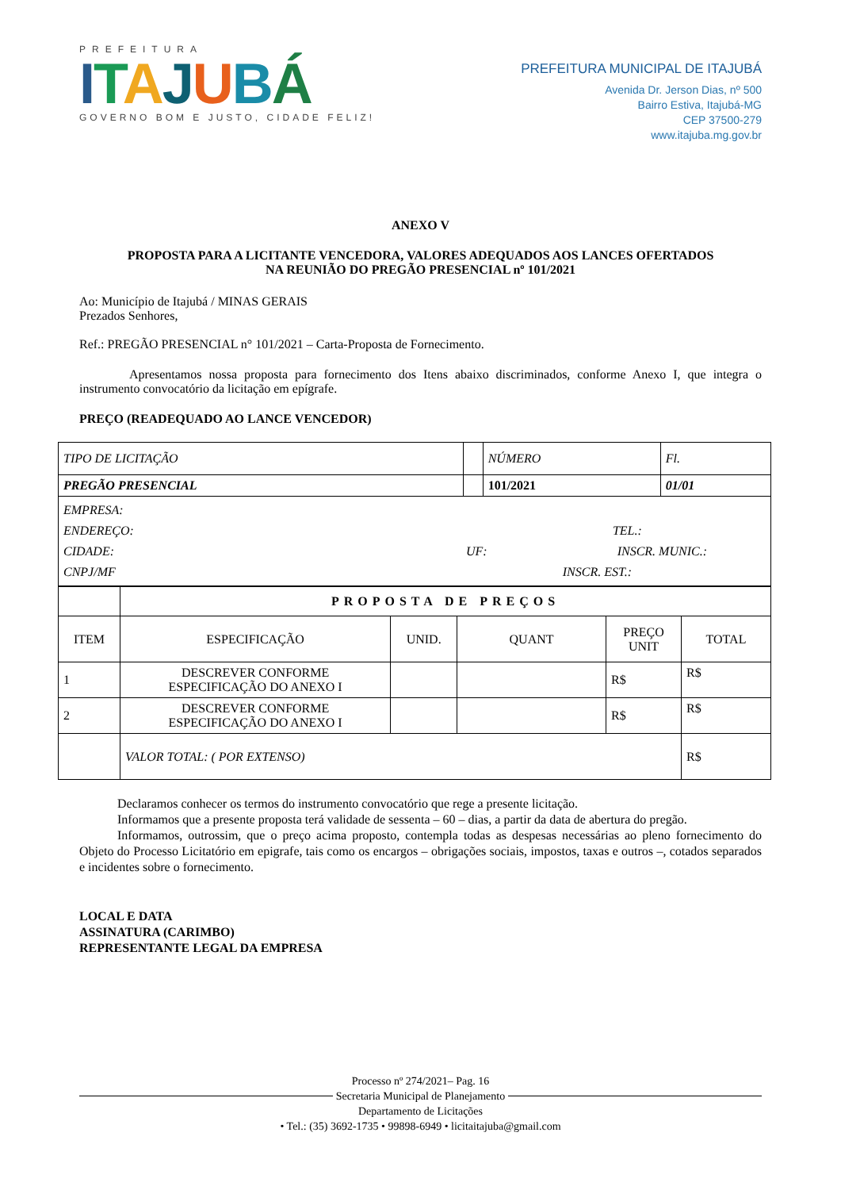PREFEITURA
ITAJUBÁ
GOVERNO BOM E JUSTO, CIDADE FELIZ!
PREFEITURA MUNICIPAL DE ITAJUBÁ
Avenida Dr. Jerson Dias, nº 500
Bairro Estiva, Itajubá-MG
CEP 37500-279
www.itajuba.mg.gov.br
ANEXO V
PROPOSTA PARA A LICITANTE VENCEDORA, VALORES ADEQUADOS AOS LANCES OFERTADOS
NA REUNIÃO DO PREGÃO PRESENCIAL nº 101/2021
Ao: Município de Itajubá / MINAS GERAIS
Prezados Senhores,
Ref.: PREGÃO PRESENCIAL n° 101/2021 – Carta-Proposta de Fornecimento.
Apresentamos nossa proposta para fornecimento dos Itens abaixo discriminados, conforme Anexo I, que integra o instrumento convocatório da licitação em epígrafe.
PREÇO (READEQUADO AO LANCE VENCEDOR)
| TIPO DE LICITAÇÃO | | NÚMERO | Fl. |
| PREGÃO PRESENCIAL | | 101/2021 | 01/01 |
| EMPRESA: ENDEREÇO: TEL.: CIDADE: UF: INSCR. MUNIC.: CNPJ/MF INSCR. EST.: | | | |
| | PROPOSTA DE PREÇOS | | | | |
| ITEM | ESPECIFICAÇÃO | UNID. | QUANT | PREÇO UNIT | TOTAL |
| 1 | DESCREVER CONFORME ESPECIFICAÇÃO DO ANEXO I | | | R$ | R$ |
| 2 | DESCREVER CONFORME ESPECIFICAÇÃO DO ANEXO I | | | R$ | R$ |
| | VALOR TOTAL: ( POR EXTENSO) | | | | R$ |
Declaramos conhecer os termos do instrumento convocatório que rege a presente licitação.
Informamos que a presente proposta terá validade de sessenta – 60 – dias, a partir da data de abertura do pregão.
Informamos, outrossim, que o preço acima proposto, contempla todas as despesas necessárias ao pleno fornecimento do Objeto do Processo Licitatório em epigrafe, tais como os encargos – obrigações sociais, impostos, taxas e outros –, cotados separados e incidentes sobre o fornecimento.
LOCAL E DATA
ASSINATURA (CARIMBO)
REPRESENTANTE LEGAL DA EMPRESA
Processo nº 274/2021– Pag. 16
Secretaria Municipal de Planejamento
Departamento de Licitações
• Tel.: (35) 3692-1735 • 99898-6949 • licitaitajuba@gmail.com